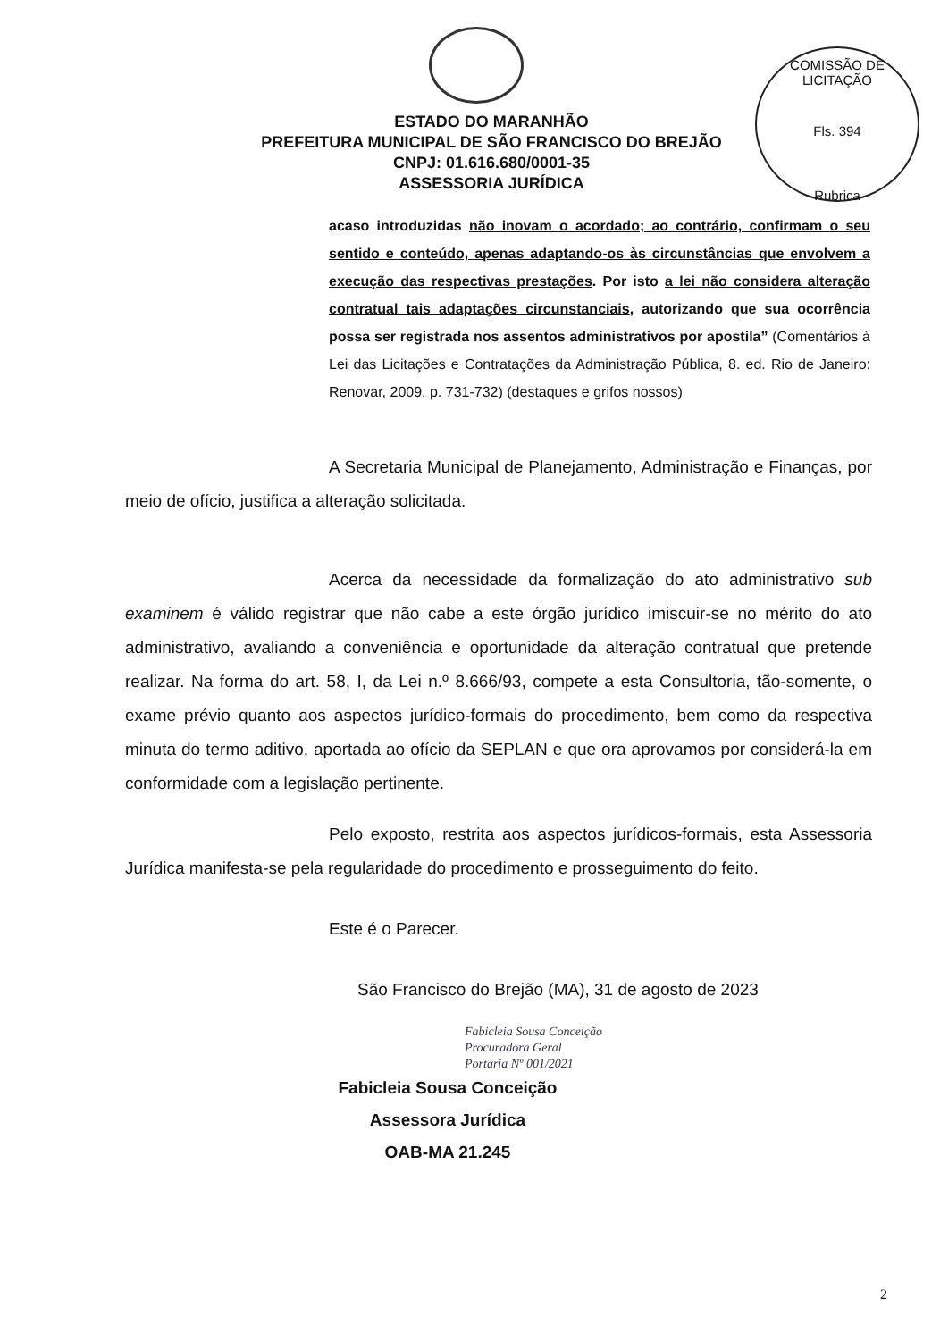COMISSÃO DE LICITAÇÃO
Fls. 394
Rubrica
ESTADO DO MARANHÃO
PREFEITURA MUNICIPAL DE SÃO FRANCISCO DO BREJÃO
CNPJ: 01.616.680/0001-35
ASSESSORIA JURÍDICA
acaso introduzidas não inovam o acordado; ao contrário, confirmam o seu sentido e conteúdo, apenas adaptando-os às circunstâncias que envolvem a execução das respectivas prestações. Por isto a lei não considera alteração contratual tais adaptações circunstanciais, autorizando que sua ocorrência possa ser registrada nos assentos administrativos por apostila” (Comentários à Lei das Licitações e Contratações da Administração Pública, 8. ed. Rio de Janeiro: Renovar, 2009, p. 731-732) (destaques e grifos nossos)
A Secretaria Municipal de Planejamento, Administração e Finanças, por meio de ofício, justifica a alteração solicitada.
Acerca da necessidade da formalização do ato administrativo sub examinem é válido registrar que não cabe a este órgão jurídico imiscuir-se no mérito do ato administrativo, avaliando a conveniência e oportunidade da alteração contratual que pretende realizar. Na forma do art. 58, I, da Lei n.º 8.666/93, compete a esta Consultoria, tão-somente, o exame prévio quanto aos aspectos jurídico-formais do procedimento, bem como da respectiva minuta do termo aditivo, aportada ao ofício da SEPLAN e que ora aprovamos por considerá-la em conformidade com a legislação pertinente.
Pelo exposto, restrita aos aspectos jurídicos-formais, esta Assessoria Jurídica manifesta-se pela regularidade do procedimento e prosseguimento do feito.
Este é o Parecer.
São Francisco do Brejão (MA), 31 de agosto de 2023
Fabicleia Sousa Conceição
Procuradora Geral
Portaria Nº 001/2021
Fabicleia Sousa Conceição
Assessora Jurídica
OAB-MA 21.245
2